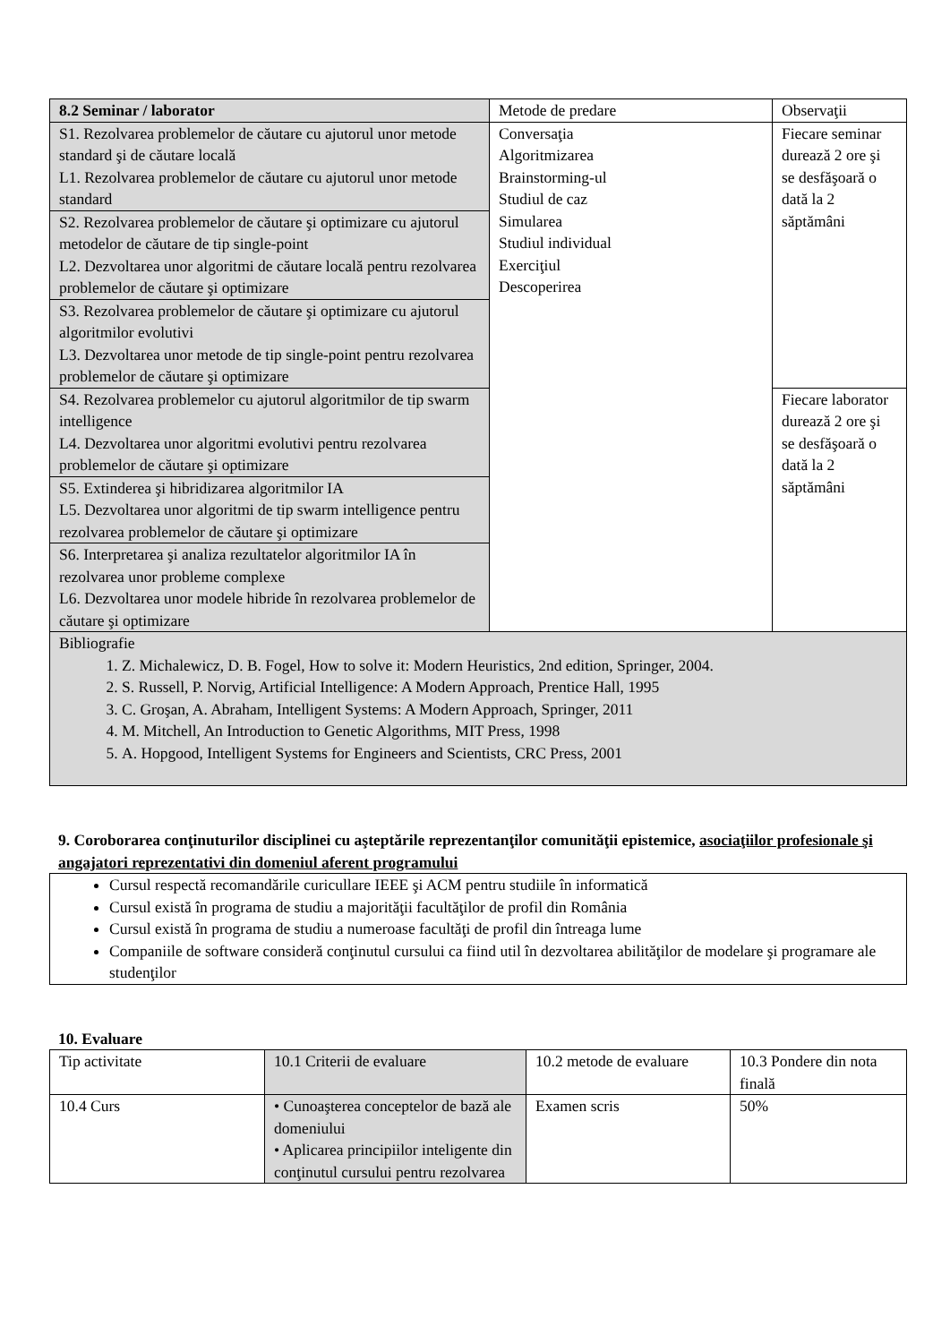| 8.2 Seminar / laborator | Metode de predare | Observaţii |
| --- | --- | --- |
| S1. Rezolvarea problemelor de căutare cu ajutorul unor metode standard şi de căutare locală L1. Rezolvarea problemelor de căutare cu ajutorul unor metode standard | Conversaţia Algoritmizarea Brainstorming-ul Studiul de caz Simularea Studiul individual Exerciţiul Descoperirea | Fiecare seminar durează 2 ore şi se desfăşoară o dată la 2 săptămâni |
| S2. Rezolvarea problemelor de căutare şi optimizare cu ajutorul metodelor de căutare de tip single-point L2. Dezvoltarea unor algoritmi de căutare locală pentru rezolvarea problemelor de căutare şi optimizare | | |
| S3. Rezolvarea problemelor de căutare şi optimizare cu ajutorul algoritmilor evolutivi L3. Dezvoltarea unor metode de tip single-point pentru rezolvarea problemelor de căutare şi optimizare | | |
| S4. Rezolvarea problemelor cu ajutorul algoritmilor de tip swarm intelligence L4. Dezvoltarea unor algoritmi evolutivi pentru rezolvarea problemelor de căutare şi optimizare | | Fiecare laborator durează 2 ore şi se desfăşoară o dată la 2 săptămâni |
| S5. Extinderea şi hibridizarea algoritmilor IA L5. Dezvoltarea unor algoritmi de tip swarm intelligence pentru rezolvarea problemelor de căutare şi optimizare | | |
| S6. Interpretarea şi analiza rezultatelor algoritmilor IA în rezolvarea unor probleme complexe L6. Dezvoltarea unor modele hibride în rezolvarea problemelor de căutare şi optimizare | | |
| Bibliografie 1. Z. Michalewicz, D. B. Fogel, How to solve it: Modern Heuristics, 2nd edition, Springer, 2004. 2. S. Russell, P. Norvig, Artificial Intelligence: A Modern Approach, Prentice Hall, 1995 3. C. Groşan, A. Abraham, Intelligent Systems: A Modern Approach, Springer, 2011 4. M. Mitchell, An Introduction to Genetic Algorithms, MIT Press, 1998 5. A. Hopgood, Intelligent Systems for Engineers and Scientists, CRC Press, 2001 | | |
9. Coroborarea conţinuturilor disciplinei cu aşteptările reprezentanţilor comunităţii epistemice, asociaţiilor profesionale şi angajatori reprezentativi din domeniul aferent programului
Cursul respectă recomandările curicullare IEEE şi ACM pentru studiile în informatică
Cursul există în programa de studiu a majorităţii facultăţilor de profil din România
Cursul există în programa de studiu a numeroase facultăţi de profil din întreaga lume
Companiile de software consideră conţinutul cursului ca fiind util în dezvoltarea abilităţilor de modelare şi programare ale studenţilor
10. Evaluare
| Tip activitate | 10.1 Criterii de evaluare | 10.2 metode de evaluare | 10.3 Pondere din nota finală |
| 10.4 Curs | • Cunoaşterea conceptelor de bază ale domeniului • Aplicarea principiilor inteligente din conţinutul cursului pentru rezolvarea | Examen scris | 50% |